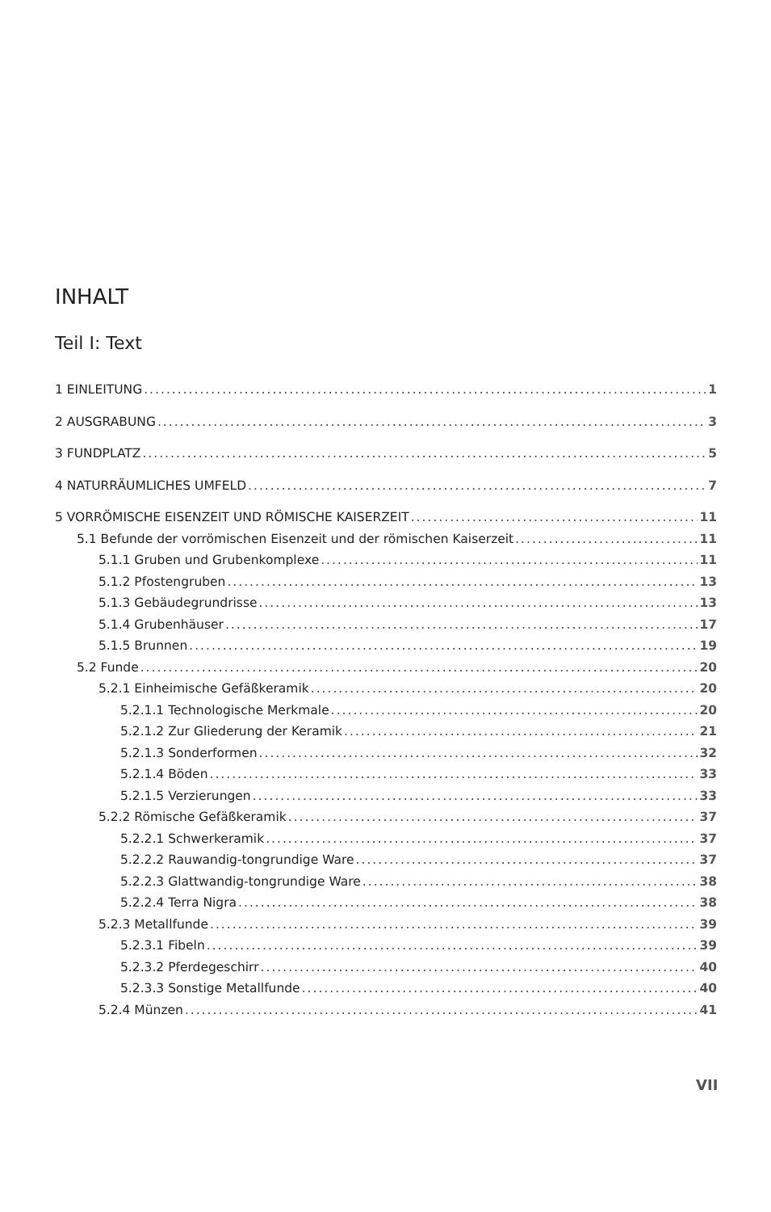INHALT
Teil I: Text
1 EINLEITUNG 1
2 AUSGRABUNG 3
3 FUNDPLATZ 5
4 NATURRÄUMLICHES UMFELD 7
5 VORRÖMISCHE EISENZEIT UND RÖMISCHE KAISERZEIT 11
5.1 Befunde der vorrömischen Eisenzeit und der römischen Kaiserzeit 11
5.1.1 Gruben und Grubenkomplexe 11
5.1.2 Pfostengruben 13
5.1.3 Gebäudegrundrisse 13
5.1.4 Grubenhäuser 17
5.1.5 Brunnen 19
5.2 Funde 20
5.2.1 Einheimische Gefäßkeramik 20
5.2.1.1 Technologische Merkmale 20
5.2.1.2 Zur Gliederung der Keramik 21
5.2.1.3 Sonderformen 32
5.2.1.4 Böden 33
5.2.1.5 Verzierungen 33
5.2.2 Römische Gefäßkeramik 37
5.2.2.1 Schwerkeramik 37
5.2.2.2 Rauwandig-tongrundige Ware 37
5.2.2.3 Glattwandig-tongrundige Ware 38
5.2.2.4 Terra Nigra 38
5.2.3 Metallfunde 39
5.2.3.1 Fibeln 39
5.2.3.2 Pferdegeschirr 40
5.2.3.3 Sonstige Metallfunde 40
5.2.4 Münzen 41
VII